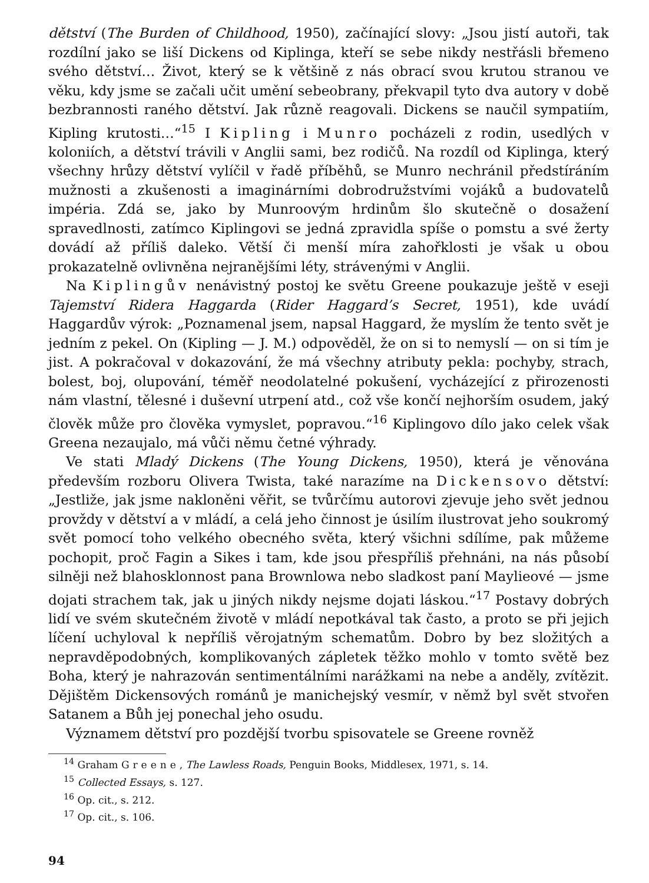dětství (The Burden of Childhood, 1950), začínající slovy: „Jsou jistí autoři, tak rozdílní jako se liší Dickens od Kiplinga, kteří se sebe nikdy nestřásli břemeno svého dětství… Život, který se k většině z nás obrací svou krutou stranou ve věku, kdy jsme se začali učit umění sebeobrany, překvapil tyto dva autory v době bezbrannosti raného dětství. Jak různě reagovali. Dickens se naučil sympatiím, Kipling krutosti…“<sup>15</sup> I Kipling i Munro pocházeli z rodin, usedlých v koloniích, a dětství trávili v Anglii sami, bez rodičů. Na rozdíl od Kiplinga, který všechny hrůzy dětství vylíčil v řadě příběhů, se Munro nechránil předstíráním mužnosti a zkušenosti a imaginárními dobrodružstvími vojáků a budovatelů impéria. Zdá se, jako by Munroovým hrdinům šlo skutečně o dosažení spravedlnosti, zatímco Kiplingovi se jedná zpravidla spíše o pomstu a své žerty dovádí až příliš daleko. Větší či menší míra zahořklosti je však u obou prokazatelně ovlivněna nejranějšími léty, strávenými v Anglii.
Na Kiplingův nenávistný postoj ke světu Greene poukazuje ještě v eseji Tajemství Ridera Haggarda (Rider Haggard’s Secret, 1951), kde uvádí Haggardův výrok: „Poznamenal jsem, napsal Haggard, že myslím že tento svět je jedním z pekel. On (Kipling — J. M.) odpověděl, že on si to nemyslí — on si tím je jist. A pokračoval v dokazování, že má všechny atributy pekla: pochyby, strach, bolest, boj, olupování, téměř neodolatelné pokušení, vycházející z přirozenosti nám vlastní, tělesné i duševní utrpení atd., což vše končí nejhorším osudem, jaký člověk může pro člověka vymyslet, popravou.“<sup>16</sup> Kiplingovo dílo jako celek však Greena nezaujalo, má vůči němu četné výhrady.
Ve stati Mladý Dickens (The Young Dickens, 1950), která je věnována především rozboru Olivera Twista, také narazíme na Dickensovo dětství: „Jestliže, jak jsme nakloněni věřit, se tvůrčímu autorovi zjevuje jeho svět jednou provždy v dětství a v mládí, a celá jeho činnost je úsilím ilustrovat jeho soukromý svět pomocí toho velkého obecného světa, který všichni sdílíme, pak můžeme pochopit, proč Fagin a Sikes i tam, kde jsou přespříliš přehnáni, na nás působí silněji než blahosklonnost pana Brownlowa nebo sladkost paní Maylieové — jsme dojati strachem tak, jak u jiných nikdy nejsme dojati láskou.“<sup>17</sup> Postavy dobrých lidí ve svém skutečném životě v mládí nepotkával tak často, a proto se při jejich líčení uchyloval k nepříliš věrojatným schematům. Dobro by bez složitých a nepravděpodobných, komplikovaných zápletek těžko mohlo v tomto světě bez Boha, který je nahrazován sentimentálními narážkami na nebe a anděly, zvítězit. Dějištěm Dickensových románů je manichejský vesmír, v němž byl svět stvořen Satanem a Bůh jej ponechal jeho osudu.
Významem dětství pro pozdější tvorbu spisovatele se Greene rovněž
<sup>14</sup> Graham Greene, The Lawless Roads, Penguin Books, Middlesex, 1971, s. 14.
<sup>15</sup> Collected Essays, s. 127.
<sup>16</sup> Op. cit., s. 212.
<sup>17</sup> Op. cit., s. 106.
94